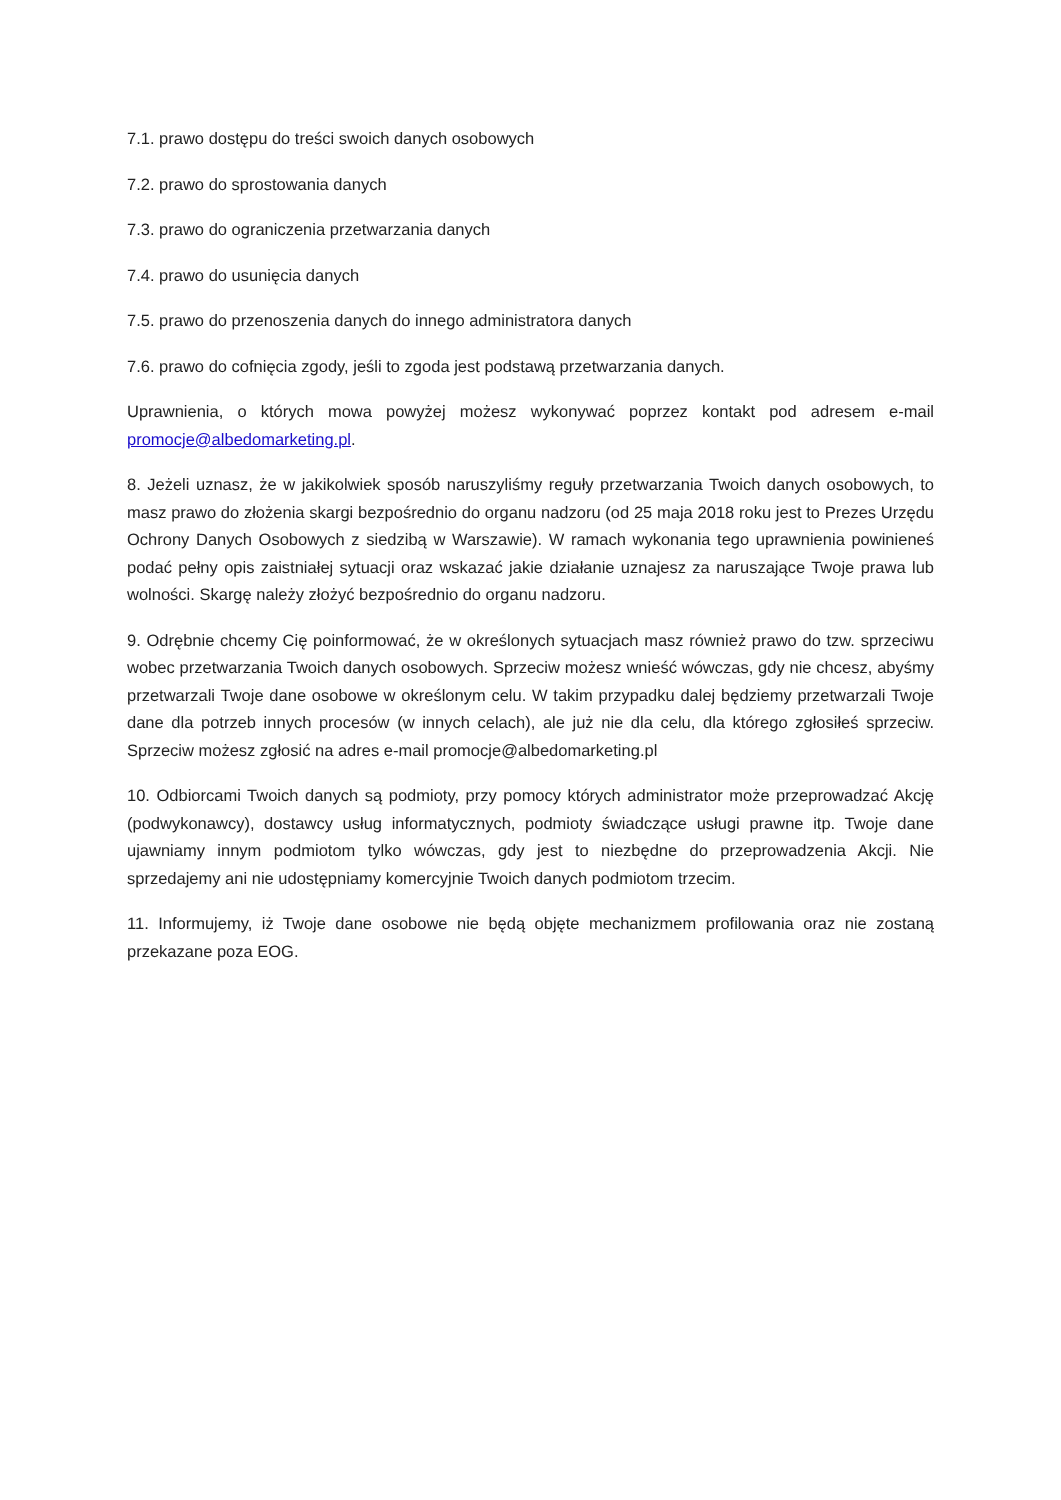7.1. prawo dostępu do treści swoich danych osobowych
7.2. prawo do sprostowania danych
7.3. prawo do ograniczenia przetwarzania danych
7.4. prawo do usunięcia danych
7.5. prawo do przenoszenia danych do innego administratora danych
7.6. prawo do cofnięcia zgody, jeśli to zgoda jest podstawą przetwarzania danych.
Uprawnienia, o których mowa powyżej możesz wykonywać poprzez kontakt pod adresem e-mail promocje@albedomarketing.pl.
8. Jeżeli uznasz, że w jakikolwiek sposób naruszyliśmy reguły przetwarzania Twoich danych osobowych, to masz prawo do złożenia skargi bezpośrednio do organu nadzoru (od 25 maja 2018 roku jest to Prezes Urzędu Ochrony Danych Osobowych z siedzibą w Warszawie). W ramach wykonania tego uprawnienia powinieneś podać pełny opis zaistniałej sytuacji oraz wskazać jakie działanie uznajesz za naruszające Twoje prawa lub wolności. Skargę należy złożyć bezpośrednio do organu nadzoru.
9. Odrębnie chcemy Cię poinformować, że w określonych sytuacjach masz również prawo do tzw. sprzeciwu wobec przetwarzania Twoich danych osobowych. Sprzeciw możesz wnieść wówczas, gdy nie chcesz, abyśmy przetwarzali Twoje dane osobowe w określonym celu. W takim przypadku dalej będziemy przetwarzali Twoje dane dla potrzeb innych procesów (w innych celach), ale już nie dla celu, dla którego zgłosiłeś sprzeciw. Sprzeciw możesz zgłosić na adres e-mail promocje@albedomarketing.pl
10. Odbiorcami Twoich danych są podmioty, przy pomocy których administrator może przeprowadzać Akcję (podwykonawcy), dostawcy usług informatycznych, podmioty świadczące usługi prawne itp. Twoje dane ujawniamy innym podmiotom tylko wówczas, gdy jest to niezbędne do przeprowadzenia Akcji. Nie sprzedajemy ani nie udostępniamy komercyjnie Twoich danych podmiotom trzecim.
11. Informujemy, iż Twoje dane osobowe nie będą objęte mechanizmem profilowania oraz nie zostaną przekazane poza EOG.